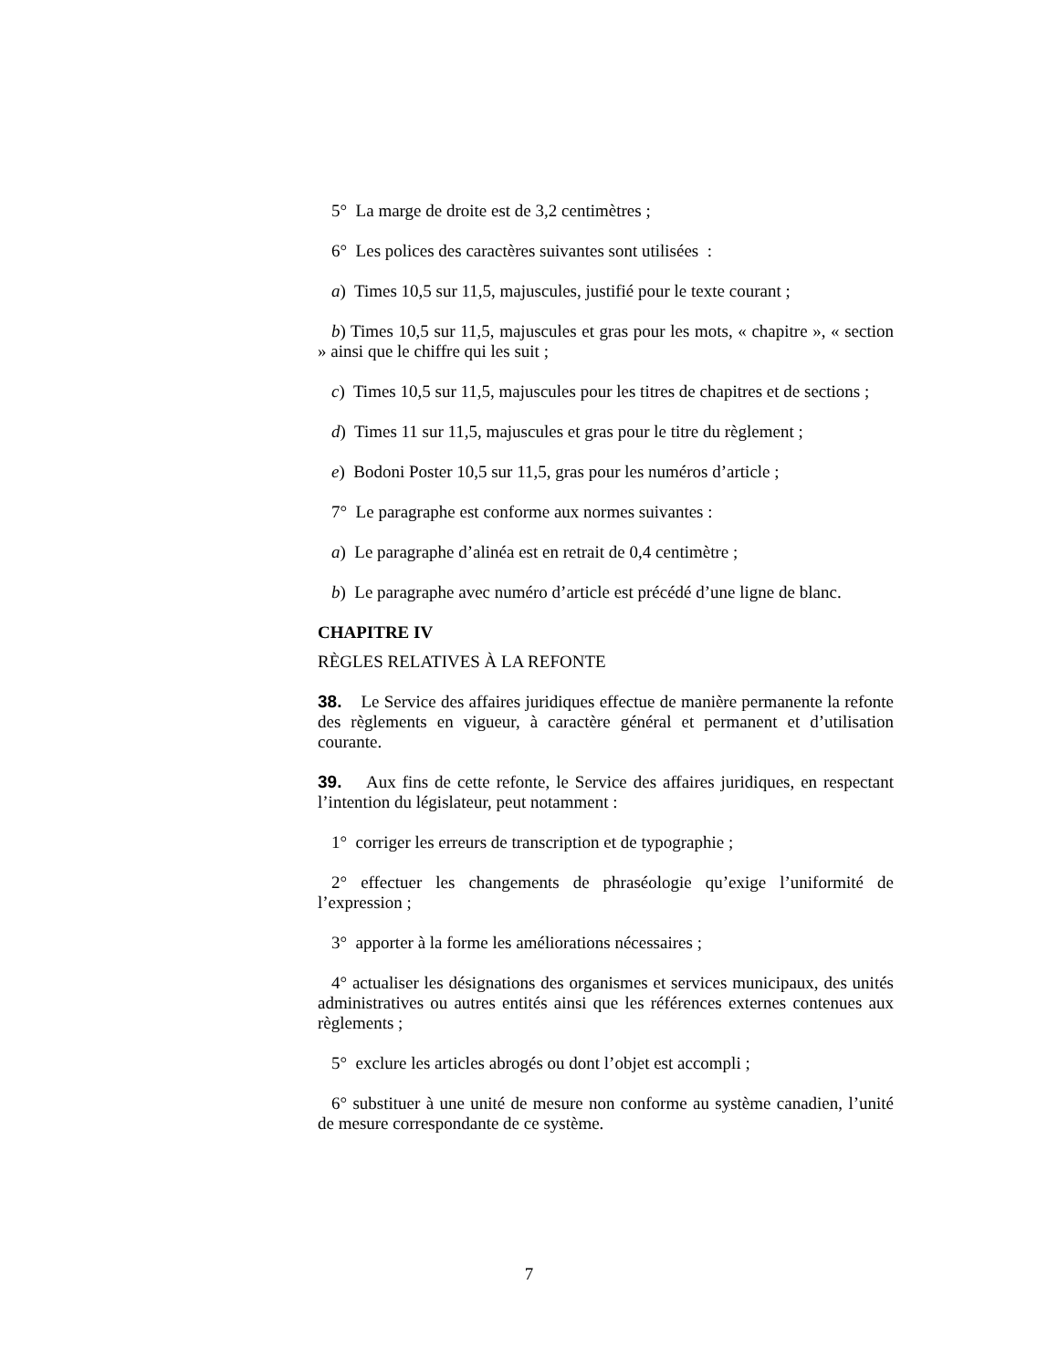5° La marge de droite est de 3,2 centimètres ;
6° Les polices des caractères suivantes sont utilisées :
a) Times 10,5 sur 11,5, majuscules, justifié pour le texte courant ;
b) Times 10,5 sur 11,5, majuscules et gras pour les mots, « chapitre », « section » ainsi que le chiffre qui les suit ;
c) Times 10,5 sur 11,5, majuscules pour les titres de chapitres et de sections ;
d) Times 11 sur 11,5, majuscules et gras pour le titre du règlement ;
e) Bodoni Poster 10,5 sur 11,5, gras pour les numéros d’article ;
7° Le paragraphe est conforme aux normes suivantes :
a) Le paragraphe d’alinéa est en retrait de 0,4 centimètre ;
b) Le paragraphe avec numéro d’article est précédé d’une ligne de blanc.
CHAPITRE IV
RÈGLES RELATIVES À LA REFONTE
38. Le Service des affaires juridiques effectue de manière permanente la refonte des règlements en vigueur, à caractère général et permanent et d’utilisation courante.
39. Aux fins de cette refonte, le Service des affaires juridiques, en respectant l’intention du législateur, peut notamment :
1° corriger les erreurs de transcription et de typographie ;
2° effectuer les changements de phraséologie qu’exige l’uniformité de l’expression ;
3° apporter à la forme les améliorations nécessaires ;
4° actualiser les désignations des organismes et services municipaux, des unités administratives ou autres entités ainsi que les références externes contenues aux règlements ;
5° exclure les articles abrogés ou dont l’objet est accompli ;
6° substituer à une unité de mesure non conforme au système canadien, l’unité de mesure correspondante de ce système.
7